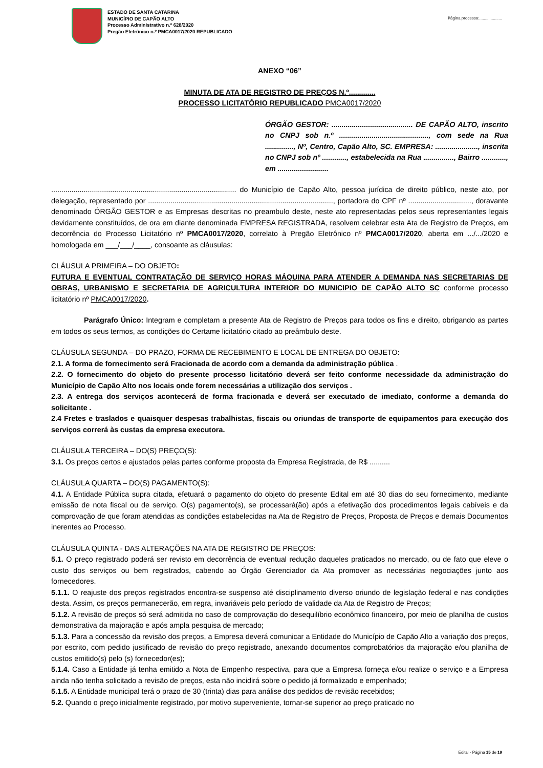ESTADO DE SANTA CATARINA
MUNICÍPIO DE CAPÃO ALTO
Processo Administrativo n.º 628/2020
Pregão Eletrônico n.º PMCA0017/2020 REPUBLICADO
Página processo:....................
ANEXO “06”
MINUTA DE ATA DE REGISTRO DE PREÇOS N.º.............
PROCESSO LICITATÓRIO REPUBLICADO PMCA0017/2020
ÓRGÃO GESTOR: ........................................ DE CAPÃO ALTO, inscrito no CNPJ sob n.º ............................................, com sede na Rua .............., Nº, Centro, Capão Alto, SC. EMPRESA: ....................., inscrita no CNPJ sob nº ............, estabelecida na Rua ..............., Bairro ............, em .........................
........................................................................................... do Município de Capão Alto, pessoa jurídica de direito público, neste ato, por delegação, representado por ..........................................................................................., portadora do CPF nº ..............................., doravante denominado ÓRGÃO GESTOR e as Empresas descritas no preambulo deste, neste ato representadas pelos seus representantes legais devidamente constituídos, de ora em diante denominada EMPRESA REGISTRADA, resolvem celebrar esta Ata de Registro de Preços, em decorrência do Processo Licitatório nº PMCA0017/2020, correlato à Pregão Eletrônico nº PMCA0017/2020, aberta em .../.../2020 e homologada em ___/___/____, consoante as cláusulas:
CLÁUSULA PRIMEIRA – DO OBJETO:
FUTURA E EVENTUAL CONTRATAÇÃO DE SERVIÇO HORAS MÁQUINA PARA ATENDER A DEMANDA NAS SECRETARIAS DE OBRAS, URBANISMO E SECRETARIA DE AGRICULTURA INTERIOR DO MUNICIPIO DE CAPÃO ALTO SC conforme processo licitatório nº PMCA0017/2020.
Parágrafo Único: Integram e completam a presente Ata de Registro de Preços para todos os fins e direito, obrigando as partes em todos os seus termos, as condições do Certame licitatório citado ao preâmbulo deste.
CLÁUSULA SEGUNDA – DO PRAZO, FORMA DE RECEBIMENTO E LOCAL DE ENTREGA DO OBJETO:
2.1. A forma de fornecimento será Fracionada de acordo com a demanda da administração pública .
2.2. O fornecimento do objeto do presente processo licitatório deverá ser feito conforme necessidade da administração do Município de Capão Alto nos locais onde forem necessárias a utilização dos serviços .
2.3. A entrega dos serviços acontecerá de forma fracionada e deverá ser executado de imediato, conforme a demanda do solicitante .
2.4 Fretes e traslados e quaisquer despesas trabalhistas, fiscais ou oriundas de transporte de equipamentos para execução dos serviços correrá às custas da empresa executora.
CLÁUSULA TERCEIRA – DO(S) PREÇO(S):
3.1. Os preços certos e ajustados pelas partes conforme proposta da Empresa Registrada, de R$ ..........
CLÁUSULA QUARTA – DO(S) PAGAMENTO(S):
4.1. A Entidade Pública supra citada, efetuará o pagamento do objeto do presente Edital em até 30 dias do seu fornecimento, mediante emissão de nota fiscal ou de serviço. O(s) pagamento(s), se processará(ão) após a efetivação dos procedimentos legais cabíveis e da comprovação de que foram atendidas as condições estabelecidas na Ata de Registro de Preços, Proposta de Preços e demais Documentos inerentes ao Processo.
CLÁUSULA QUINTA - DAS ALTERAÇÕES NA ATA DE REGISTRO DE PREÇOS:
5.1. O preço registrado poderá ser revisto em decorrência de eventual redução daqueles praticados no mercado, ou de fato que eleve o custo dos serviços ou bem registrados, cabendo ao Órgão Gerenciador da Ata promover as necessárias negociações junto aos fornecedores.
5.1.1. O reajuste dos preços registrados encontra-se suspenso até disciplinamento diverso oriundo de legislação federal e nas condições desta. Assim, os preços permanecerão, em regra, invariáveis pelo período de validade da Ata de Registro de Preços;
5.1.2. A revisão de preços só será admitida no caso de comprovação do desequilíbrio econômico financeiro, por meio de planilha de custos demonstrativa da majoração e após ampla pesquisa de mercado;
5.1.3. Para a concessão da revisão dos preços, a Empresa deverá comunicar a Entidade do Município de Capão Alto a variação dos preços, por escrito, com pedido justificado de revisão do preço registrado, anexando documentos comprobatórios da majoração e/ou planilha de custos emitido(s) pelo (s) fornecedor(es);
5.1.4. Caso a Entidade já tenha emitido a Nota de Empenho respectiva, para que a Empresa forneça e/ou realize o serviço e a Empresa ainda não tenha solicitado a revisão de preços, esta não incidirá sobre o pedido já formalizado e empenhado;
5.1.5. A Entidade municipal terá o prazo de 30 (trinta) dias para análise dos pedidos de revisão recebidos;
5.2. Quando o preço inicialmente registrado, por motivo superveniente, tornar-se superior ao preço praticado no
Edital - Página 15 de 19